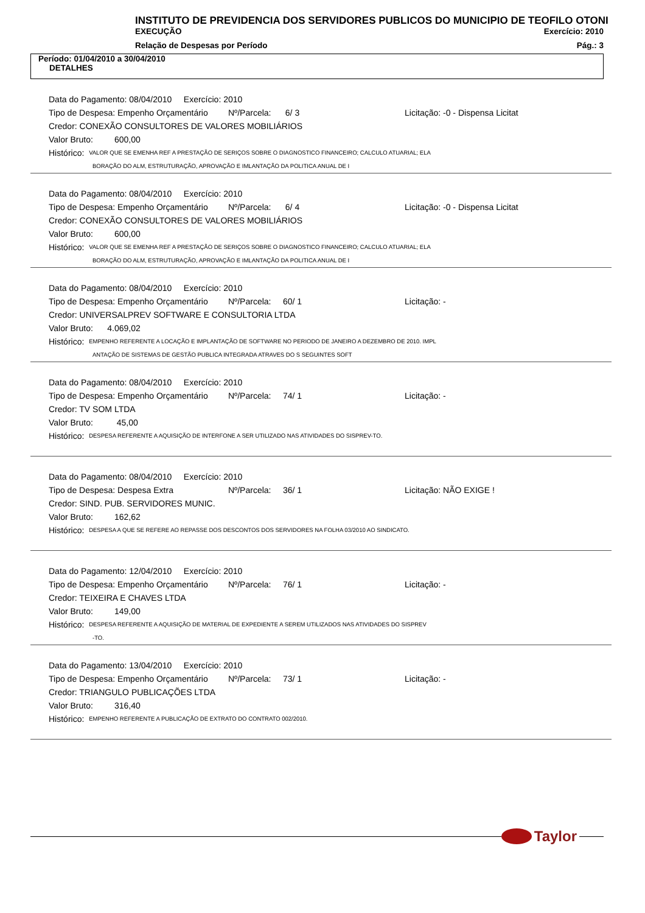INSTITUTO DE PREVIDENCIA DOS SERVIDORES PUBLICOS DO MUNICIPIO DE TEOFILO OTONI
EXECUÇÃO Exercício: 2010
Relação de Despesas por Período Pág.: 3
Período: 01/04/2010 a 30/04/2010
DETALHES
Data do Pagamento: 08/04/2010 Exercício: 2010
Tipo de Despesa: Empenho Orçamentário Nº/Parcela: 6/ 3 Licitação: -0 - Dispensa Licitat
Credor: CONEXÃO CONSULTORES DE VALORES MOBILIÁRIOS
Valor Bruto: 600,00
Histórico: VALOR QUE SE EMENHA REF A PRESTAÇÃO DE SERIÇOS SOBRE O DIAGNOSTICO FINANCEIRO; CALCULO ATUARIAL; ELA
BORAÇÃO DO ALM, ESTRUTURAÇÃO, APROVAÇÃO E IMLANTAÇÃO DA POLITICA ANUAL DE I
Data do Pagamento: 08/04/2010 Exercício: 2010
Tipo de Despesa: Empenho Orçamentário Nº/Parcela: 6/ 4 Licitação: -0 - Dispensa Licitat
Credor: CONEXÃO CONSULTORES DE VALORES MOBILIÁRIOS
Valor Bruto: 600,00
Histórico: VALOR QUE SE EMENHA REF A PRESTAÇÃO DE SERIÇOS SOBRE O DIAGNOSTICO FINANCEIRO; CALCULO ATUARIAL; ELA
BORAÇÃO DO ALM, ESTRUTURAÇÃO, APROVAÇÃO E IMLANTAÇÃO DA POLITICA ANUAL DE I
Data do Pagamento: 08/04/2010 Exercício: 2010
Tipo de Despesa: Empenho Orçamentário Nº/Parcela: 60/ 1 Licitação: -
Credor: UNIVERSALPREV SOFTWARE E CONSULTORIA LTDA
Valor Bruto: 4.069,02
Histórico: EMPENHO REFERENTE A LOCAÇÃO E IMPLANTAÇÃO DE SOFTWARE NO PERIODO DE JANEIRO A DEZEMBRO DE 2010. IMPL
ANTAÇÃO DE SISTEMAS DE GESTÃO PUBLICA INTEGRADA ATRAVES DO S SEGUINTES SOFT
Data do Pagamento: 08/04/2010 Exercício: 2010
Tipo de Despesa: Empenho Orçamentário Nº/Parcela: 74/ 1 Licitação: -
Credor: TV SOM LTDA
Valor Bruto: 45,00
Histórico: DESPESA REFERENTE A AQUISIÇÃO DE INTERFONE A SER UTILIZADO NAS ATIVIDADES DO SISPREV-TO.
Data do Pagamento: 08/04/2010 Exercício: 2010
Tipo de Despesa: Despesa Extra Nº/Parcela: 36/ 1 Licitação: NÃO EXIGE !
Credor: SIND. PUB. SERVIDORES MUNIC.
Valor Bruto: 162,62
Histórico: DESPESA A QUE SE REFERE AO REPASSE DOS DESCONTOS DOS SERVIDORES NA FOLHA 03/2010 AO SINDICATO.
Data do Pagamento: 12/04/2010 Exercício: 2010
Tipo de Despesa: Empenho Orçamentário Nº/Parcela: 76/ 1 Licitação: -
Credor: TEIXEIRA E CHAVES LTDA
Valor Bruto: 149,00
Histórico: DESPESA REFERENTE A AQUISIÇÃO DE MATERIAL DE EXPEDIENTE A SEREM UTILIZADOS NAS ATIVIDADES DO SISPREV
-TO.
Data do Pagamento: 13/04/2010 Exercício: 2010
Tipo de Despesa: Empenho Orçamentário Nº/Parcela: 73/ 1 Licitação: -
Credor: TRIANGULO PUBLICAÇÕES LTDA
Valor Bruto: 316,40
Histórico: EMPENHO REFERENTE A PUBLICAÇÃO DE EXTRATO DO CONTRATO 002/2010.
Taylor